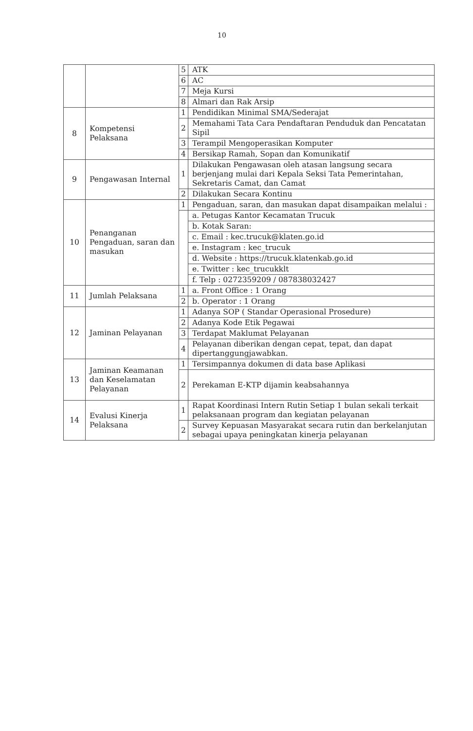10
| | | 5 | ATK |
| | | 6 | AC |
| | | 7 | Meja Kursi |
| | | 8 | Almari dan Rak Arsip |
| 8 | Kompetensi Pelaksana | 1 | Pendidikan Minimal SMA/Sederajat |
| | | 2 | Memahami Tata Cara Pendaftaran Penduduk dan Pencatatan Sipil |
| | | 3 | Terampil Mengoperasikan Komputer |
| | | 4 | Bersikap Ramah, Sopan dan Komunikatif |
| 9 | Pengawasan Internal | 1 | Dilakukan Pengawasan oleh atasan langsung secara berjenjang mulai dari Kepala Seksi Tata Pemerintahan, Sekretaris Camat, dan Camat |
| | | 2 | Dilakukan Secara Kontinu |
| 10 | Penanganan Pengaduan, saran dan masukan | 1 | Pengaduan, saran, dan masukan dapat disampaikan melalui : |
| | | | a. Petugas Kantor Kecamatan Trucuk |
| | | | b. Kotak Saran: |
| | | | c. Email : kec.trucuk@klaten.go.id |
| | | | e. Instagram : kec_trucuk |
| | | | d. Website : https://trucuk.klatenkab.go.id |
| | | | e. Twitter : kec_trucukklt |
| | | | f. Telp : 0272359209 / 087838032427 |
| 11 | Jumlah Pelaksana | 1 | a. Front Office : 1 Orang |
| | | 2 | b. Operator : 1 Orang |
| 12 | Jaminan Pelayanan | 1 | Adanya SOP ( Standar Operasional Prosedure) |
| | | 2 | Adanya Kode Etik Pegawai |
| | | 3 | Terdapat Maklumat Pelayanan |
| | | 4 | Pelayanan diberikan dengan cepat, tepat, dan dapat dipertanggungjawabkan. |
| 13 | Jaminan Keamanan dan Keselamatan Pelayanan | 1 | Tersimpannya dokumen di data base Aplikasi |
| | | 2 | Perekaman E-KTP dijamin keabsahannya |
| 14 | Evalusi Kinerja Pelaksana | 1 | Rapat Koordinasi Intern Rutin Setiap 1 bulan sekali terkait pelaksanaan program dan kegiatan pelayanan |
| | | 2 | Survey Kepuasan Masyarakat secara rutin dan berkelanjutan sebagai upaya peningkatan kinerja pelayanan |